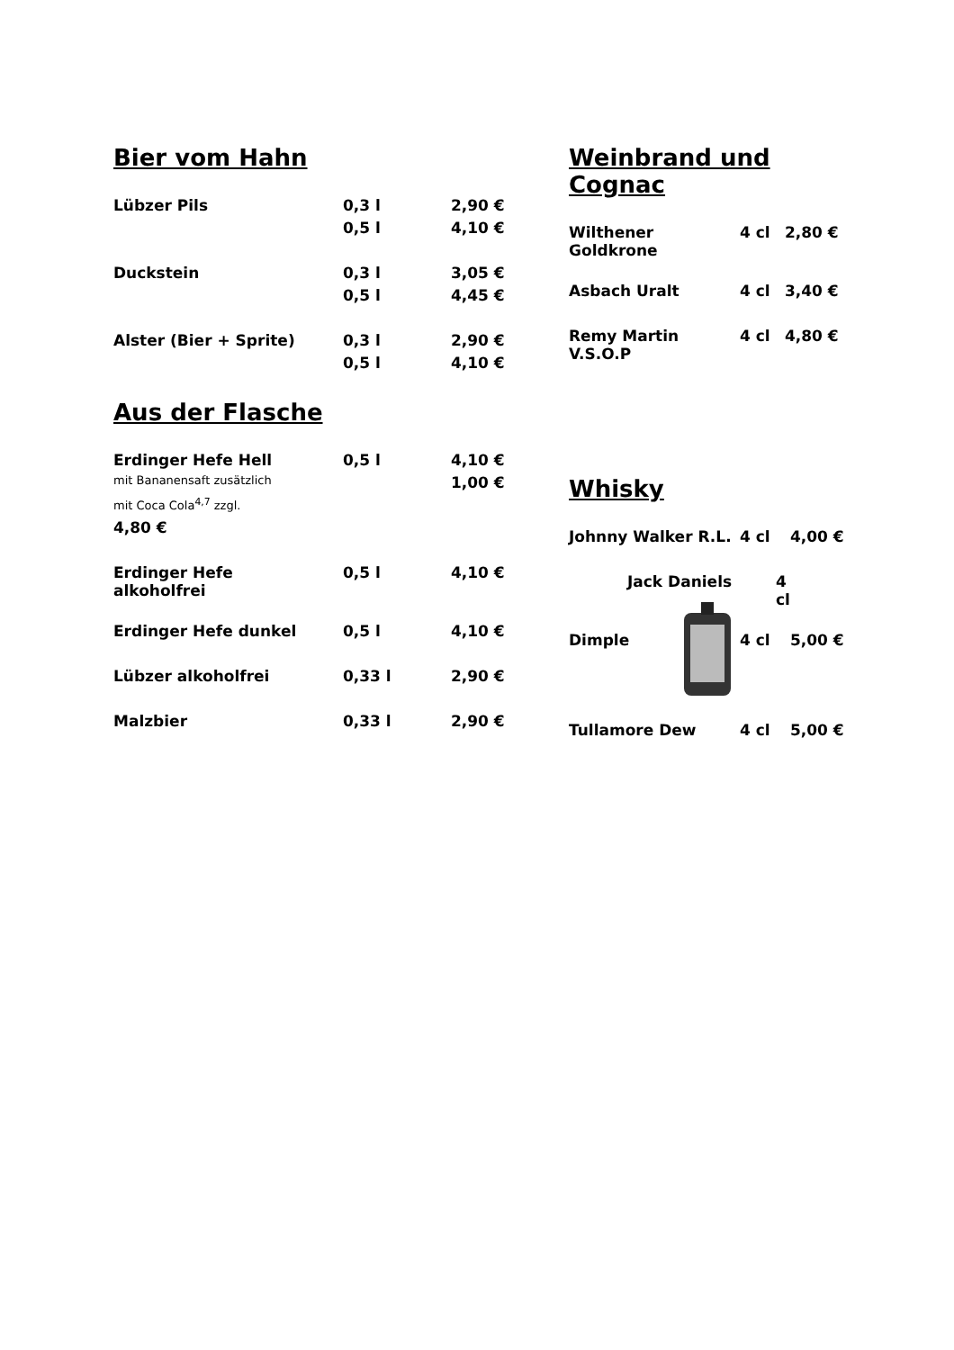Bier vom Hahn
| Lübzer Pils | 0,3 l | 2,90 € |
| | 0,5 l | 4,10 € |
| Duckstein | 0,3 l | 3,05 € |
| | 0,5 l | 4,45 € |
| Alster (Bier + Sprite) | 0,3 l | 2,90 € |
| | 0,5 l | 4,10 € |
Aus der Flasche
| Erdinger Hefe Hell | 0,5 l | 4,10 € |
| mit Bananensaft zusätzlich | | 1,00 € |
| mit Coca Cola<sup>4,7</sup> zzgl. | | |
| 4,80 € | | |
| Erdinger Hefe alkoholfrei | 0,5 l | 4,10 € |
| Erdinger Hefe dunkel | 0,5 l | 4,10 € |
| Lübzer alkoholfrei | 0,33 l | 2,90 € |
| Malzbier | 0,33 l | 2,90 € |
Weinbrand und Cognac
| Wilthener Goldkrone | 4 cl | 2,80 € |
| Asbach Uralt | 4 cl | 3,40 € |
| Remy Martin V.S.O.P | 4 cl | 4,80 € |
Whisky
| Johnny Walker R.L. | 4 cl | 4,00 € |
| Jack Daniels | 4 cl | |
| Dimple | 4 cl | 5,00 € |
| Tullamore Dew | 4 cl | 5,00 € |